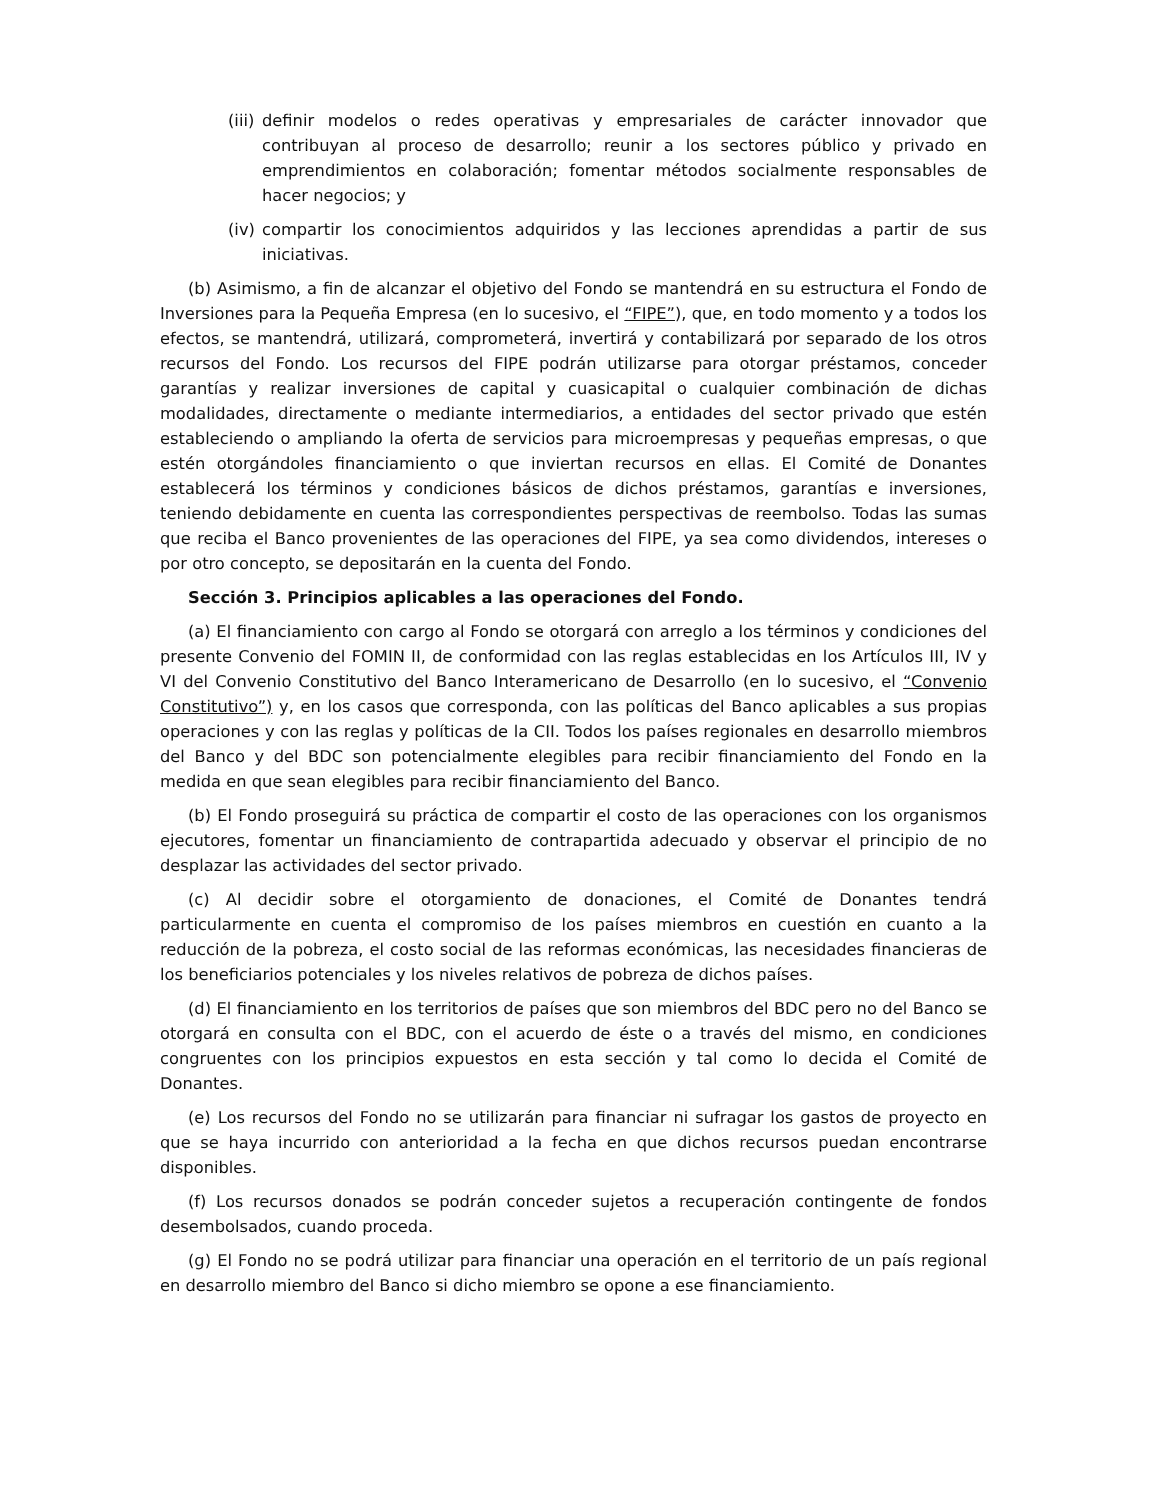(iii) definir modelos o redes operativas y empresariales de carácter innovador que contribuyan al proceso de desarrollo; reunir a los sectores público y privado en emprendimientos en colaboración; fomentar métodos socialmente responsables de hacer negocios; y
(iv) compartir los conocimientos adquiridos y las lecciones aprendidas a partir de sus iniciativas.
(b) Asimismo, a fin de alcanzar el objetivo del Fondo se mantendrá en su estructura el Fondo de Inversiones para la Pequeña Empresa (en lo sucesivo, el “FIPE”), que, en todo momento y a todos los efectos, se mantendrá, utilizará, comprometerá, invertirá y contabilizará por separado de los otros recursos del Fondo. Los recursos del FIPE podrán utilizarse para otorgar préstamos, conceder garantías y realizar inversiones de capital y cuasicapital o cualquier combinación de dichas modalidades, directamente o mediante intermediarios, a entidades del sector privado que estén estableciendo o ampliando la oferta de servicios para microempresas y pequeñas empresas, o que estén otorgándoles financiamiento o que inviertan recursos en ellas. El Comité de Donantes establecerá los términos y condiciones básicos de dichos préstamos, garantías e inversiones, teniendo debidamente en cuenta las correspondientes perspectivas de reembolso. Todas las sumas que reciba el Banco provenientes de las operaciones del FIPE, ya sea como dividendos, intereses o por otro concepto, se depositarán en la cuenta del Fondo.
Sección 3. Principios aplicables a las operaciones del Fondo.
(a) El financiamiento con cargo al Fondo se otorgará con arreglo a los términos y condiciones del presente Convenio del FOMIN II, de conformidad con las reglas establecidas en los Artículos III, IV y VI del Convenio Constitutivo del Banco Interamericano de Desarrollo (en lo sucesivo, el “Convenio Constitutivo”) y, en los casos que corresponda, con las políticas del Banco aplicables a sus propias operaciones y con las reglas y políticas de la CII. Todos los países regionales en desarrollo miembros del Banco y del BDC son potencialmente elegibles para recibir financiamiento del Fondo en la medida en que sean elegibles para recibir financiamiento del Banco.
(b) El Fondo proseguirá su práctica de compartir el costo de las operaciones con los organismos ejecutores, fomentar un financiamiento de contrapartida adecuado y observar el principio de no desplazar las actividades del sector privado.
(c) Al decidir sobre el otorgamiento de donaciones, el Comité de Donantes tendrá particularmente en cuenta el compromiso de los países miembros en cuestión en cuanto a la reducción de la pobreza, el costo social de las reformas económicas, las necesidades financieras de los beneficiarios potenciales y los niveles relativos de pobreza de dichos países.
(d) El financiamiento en los territorios de países que son miembros del BDC pero no del Banco se otorgará en consulta con el BDC, con el acuerdo de éste o a través del mismo, en condiciones congruentes con los principios expuestos en esta sección y tal como lo decida el Comité de Donantes.
(e) Los recursos del Fondo no se utilizarán para financiar ni sufragar los gastos de proyecto en que se haya incurrido con anterioridad a la fecha en que dichos recursos puedan encontrarse disponibles.
(f) Los recursos donados se podrán conceder sujetos a recuperación contingente de fondos desembolsados, cuando proceda.
(g) El Fondo no se podrá utilizar para financiar una operación en el territorio de un país regional en desarrollo miembro del Banco si dicho miembro se opone a ese financiamiento.